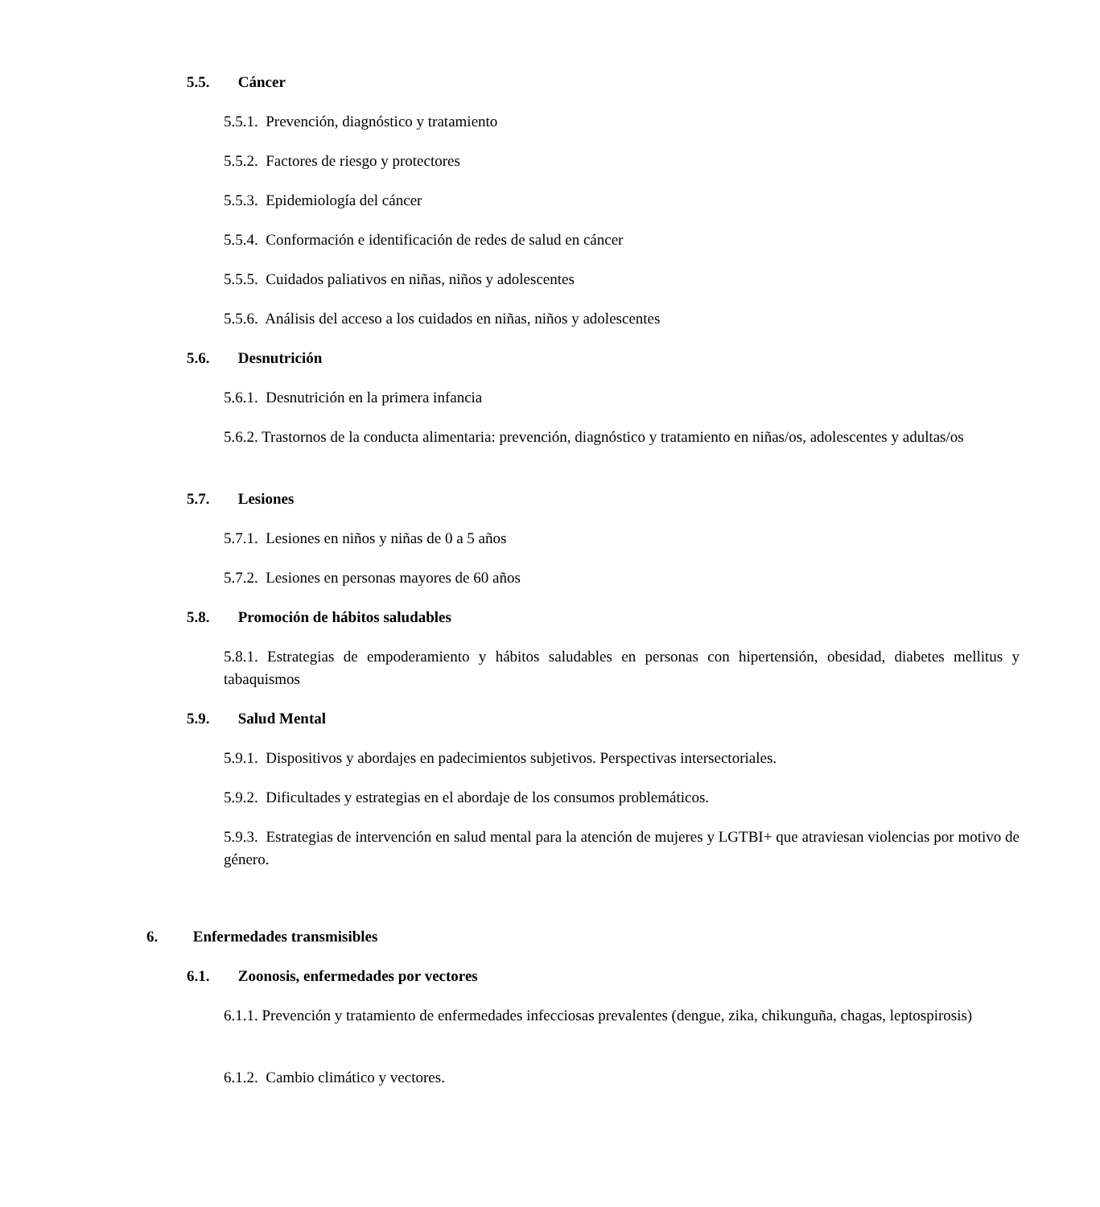5.5. Cáncer
5.5.1. Prevención, diagnóstico y tratamiento
5.5.2. Factores de riesgo y protectores
5.5.3. Epidemiología del cáncer
5.5.4. Conformación e identificación de redes de salud en cáncer
5.5.5. Cuidados paliativos en niñas, niños y adolescentes
5.5.6. Análisis del acceso a los cuidados en niñas, niños y adolescentes
5.6. Desnutrición
5.6.1. Desnutrición en la primera infancia
5.6.2. Trastornos de la conducta alimentaria: prevención, diagnóstico y tratamiento en niñas/os, adolescentes y adultas/os
5.7. Lesiones
5.7.1. Lesiones en niños y niñas de 0 a 5 años
5.7.2. Lesiones en personas mayores de 60 años
5.8. Promoción de hábitos saludables
5.8.1. Estrategias de empoderamiento y hábitos saludables en personas con hipertensión, obesidad, diabetes mellitus y tabaquismos
5.9. Salud Mental
5.9.1. Dispositivos y abordajes en padecimientos subjetivos. Perspectivas intersectoriales.
5.9.2. Dificultades y estrategias en el abordaje de los consumos problemáticos.
5.9.3. Estrategias de intervención en salud mental para la atención de mujeres y LGTBI+ que atraviesan violencias por motivo de género.
6. Enfermedades transmisibles
6.1. Zoonosis, enfermedades por vectores
6.1.1. Prevención y tratamiento de enfermedades infecciosas prevalentes (dengue, zika, chikunguña, chagas, leptospirosis)
6.1.2. Cambio climático y vectores.